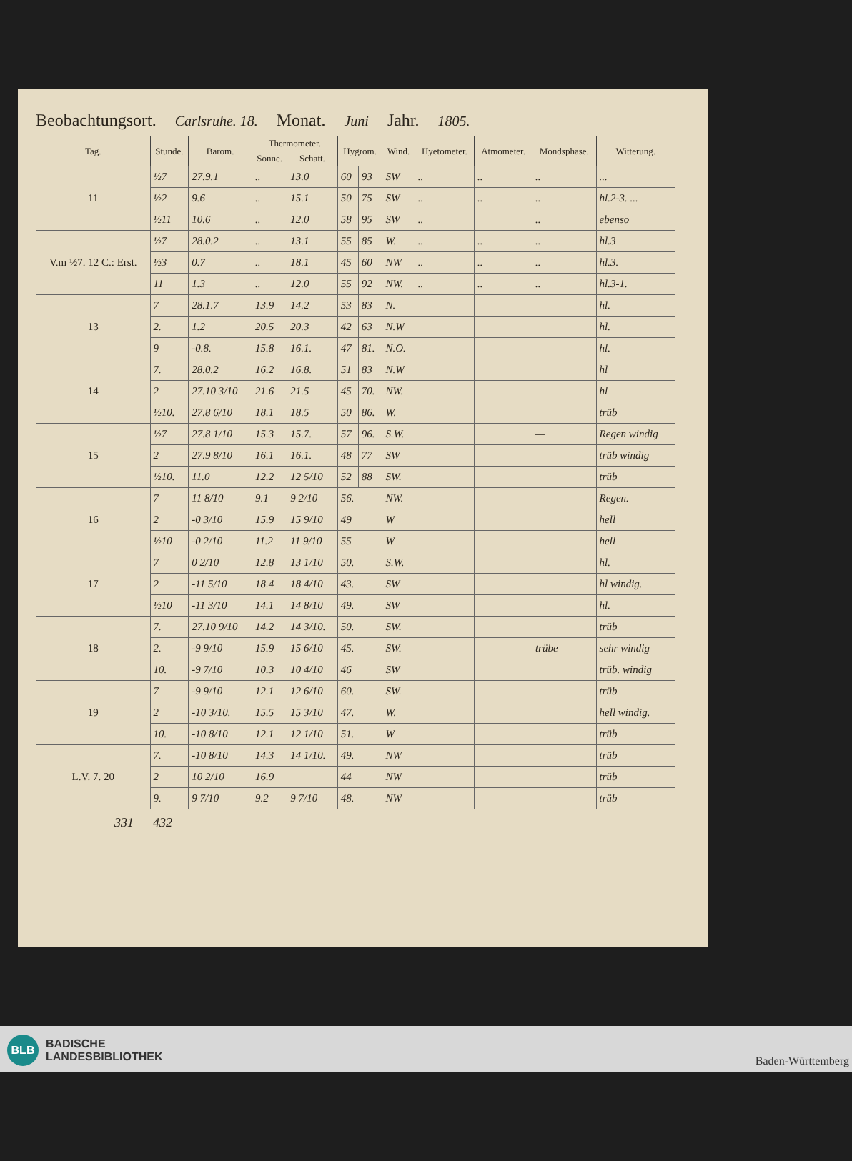Beobachtungsort. Carlsruhe. 18. Monat. Juni Jahr. 1805.
| Tag. | Stunde. | Barom. | Thermometer. | | Hygrom. | | Wind. | Hyetometer. | Atmometer. | Mondsphase. | Witterung. |
| --- | --- | --- | --- | --- | --- | --- | --- | --- | --- | --- | --- |
| | | | Sonne. | Schatt. | | | | | | | |
| 11 | ½7 | 27.9.1 | .. | 13.0 | 60 | 93 | SW | .. | .. | .. | ... |
| | ½2 | 9.6 | .. | 15.1 | 50 | 75 | SW | .. | .. | .. | hl.2-3. ... |
| | ½11 | 10.6 | .. | 12.0 | 58 | 95 | SW | .. | | .. | ebenso |
| V.m ½7. 12 C.: Erst. | ½7 | 28.0.2 | .. | 13.1 | 55 | 85 | W. | .. | .. | .. | hl.3 |
| | ½3 | 0.7 | .. | 18.1 | 45 | 60 | NW | .. | .. | .. | hl.3. |
| | 11 | 1.3 | .. | 12.0 | 55 | 92 | NW. | .. | .. | .. | hl.3-1. |
| 13 | 7 | 28.1.7 | 13.9 | 14.2 | 53 | 83 | N. | | | | hl. |
| | 2. | 1.2 | 20.5 | 20.3 | 42 | 63 | N.W | | | | hl. |
| | 9 | -0.8. | 15.8 | 16.1. | 47 | 81. | N.O. | | | | hl. |
| 14 | 7. | 28.0.2 | 16.2 | 16.8. | 51 | 83 | N.W | | | | hl |
| | 2 | 27.10 3/10 | 21.6 | 21.5 | 45 | 70. | NW. | | | | hl |
| | ½10. | 27.8 6/10 | 18.1 | 18.5 | 50 | 86. | W. | | | | trüb |
| 15 | ½7 | 27.8 1/10 | 15.3 | 15.7. | 57 | 96. | S.W. | | | — | Regen windig |
| | 2 | 27.9 8/10 | 16.1 | 16.1. | 48 | 77 | SW | | | | trüb windig |
| | ½10. | 11.0 | 12.2 | 12 5/10 | 52 | 88 | SW. | | | | trüb |
| 16 | 7 | 11 8/10 | 9.1 | 9 2/10 | 56. | | NW. | | | — | Regen. |
| | 2 | -0 3/10 | 15.9 | 15 9/10 | 49 | | W | | | | hell |
| | ½10 | -0 2/10 | 11.2 | 11 9/10 | 55 | | W | | | | hell |
| 17 | 7 | 0 2/10 | 12.8 | 13 1/10 | 50. | | S.W. | | | | hl. |
| | 2 | -11 5/10 | 18.4 | 18 4/10 | 43. | | SW | | | | hl windig. |
| | ½10 | -11 3/10 | 14.1 | 14 8/10 | 49. | | SW | | | | hl. |
| 18 | 7. | 27.10 9/10 | 14.2 | 14 3/10. | 50. | | SW. | | | | trüb |
| | 2. | -9 9/10 | 15.9 | 15 6/10 | 45. | | SW. | | | trübe | sehr windig |
| | 10. | -9 7/10 | 10.3 | 10 4/10 | 46 | | SW | | | | trüb. windig |
| 19 | 7 | -9 9/10 | 12.1 | 12 6/10 | 60. | | SW. | | | | trüb |
| | 2 | -10 3/10. | 15.5 | 15 3/10 | 47. | | W. | | | | hell windig. |
| | 10. | -10 8/10 | 12.1 | 12 1/10 | 51. | | W | | | | trüb |
| L.V. 7. 20 | 7. | -10 8/10 | 14.3 | 14 1/10. | 49. | | NW | | | | trüb |
| | 2 | 10 2/10 | 16.9 | | 44 | | NW | | | | trüb |
| | 9. | 9 7/10 | 9.2 | 9 7/10 | 48. | | NW | | | | trüb |
331 432
BLB BADISCHE
LANDESBIBLIOTHEK
Baden-Württemberg